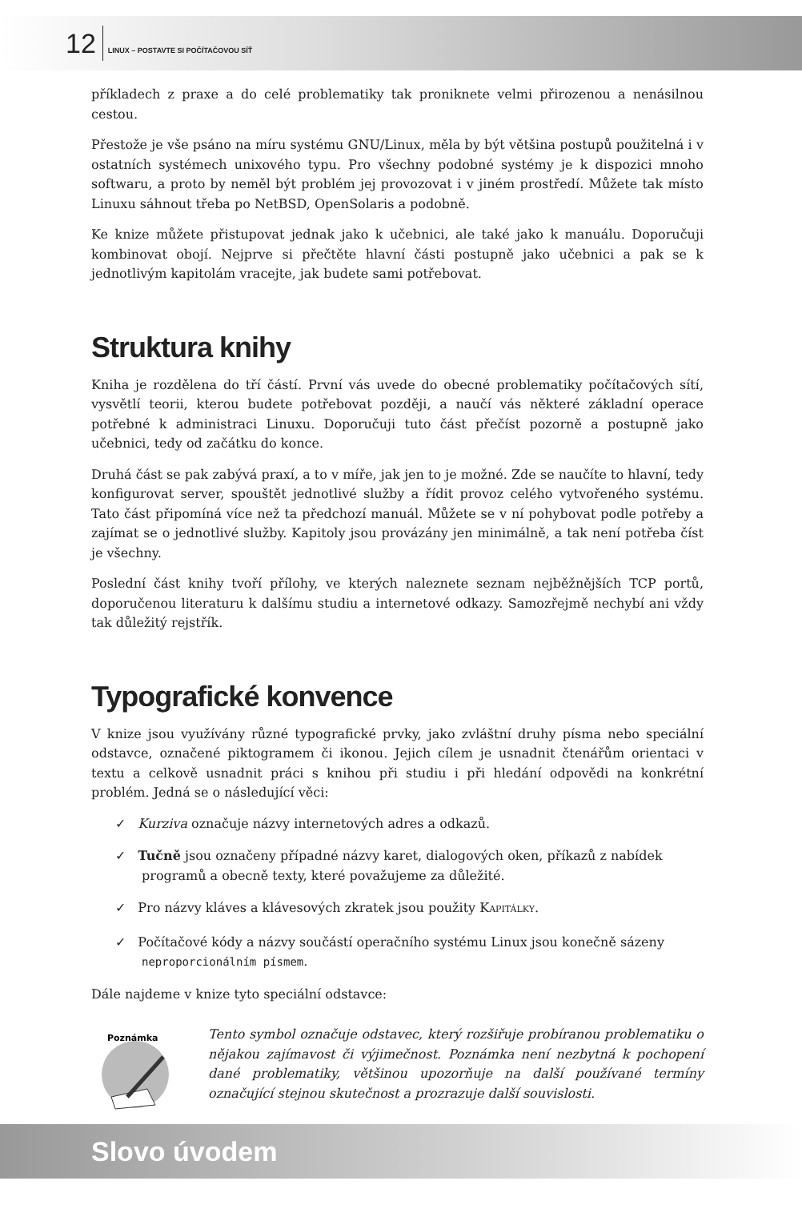12 LINUX – POSTAVTE SI POČÍTAČOVOU SÍŤ
příkladech z praxe a do celé problematiky tak proniknete velmi přirozenou a nenásilnou cestou.
Přestože je vše psáno na míru systému GNU/Linux, měla by být většina postupů použitelná i v ostatních systémech unixového typu. Pro všechny podobné systémy je k dispozici mnoho softwaru, a proto by neměl být problém jej provozovat i v jiném prostředí. Můžete tak místo Linuxu sáhnout třeba po NetBSD, OpenSolaris a podobně.
Ke knize můžete přistupovat jednak jako k učebnici, ale také jako k manuálu. Doporučuji kombinovat obojí. Nejprve si přečtěte hlavní části postupně jako učebnici a pak se k jednotlivým kapitolám vracejte, jak budete sami potřebovat.
Struktura knihy
Kniha je rozdělena do tří částí. První vás uvede do obecné problematiky počítačových sítí, vysvětlí teorii, kterou budete potřebovat později, a naučí vás některé základní operace potřebné k administraci Linuxu. Doporučuji tuto část přečíst pozorně a postupně jako učebnici, tedy od začátku do konce.
Druhá část se pak zabývá praxí, a to v míře, jak jen to je možné. Zde se naučíte to hlavní, tedy konfigurovat server, spouštět jednotlivé služby a řídit provoz celého vytvořeného systému. Tato část připomíná více než ta předchozí manuál. Můžete se v ní pohybovat podle potřeby a zajímat se o jednotlivé služby. Kapitoly jsou provázány jen minimálně, a tak není potřeba číst je všechny.
Poslední část knihy tvoří přílohy, ve kterých naleznete seznam nejběžnějších TCP portů, doporučenou literaturu k dalšímu studiu a internetové odkazy. Samozřejmě nechybí ani vždy tak důležitý rejstřík.
Typografické konvence
V knize jsou využívány různé typografické prvky, jako zvláštní druhy písma nebo speciální odstavce, označené piktogramem či ikonou. Jejich cílem je usnadnit čtenářům orientaci v textu a celkově usnadnit práci s knihou při studiu i při hledání odpovědi na konkrétní problém. Jedná se o následující věci:
✓ Kurziva označuje názvy internetových adres a odkazů.
✓ Tučně jsou označeny případné názvy karet, dialogových oken, příkazů z nabídek programů a obecně texty, které považujeme za důležité.
✓ Pro názvy kláves a klávesových zkratek jsou použity KAPITÁLKY.
✓ Počítačové kódy a názvy součástí operačního systému Linux jsou konečně sázeny neproporcionálním písmem.
Dále najdeme v knize tyto speciální odstavce:
Poznámka
Tento symbol označuje odstavec, který rozšiřuje probíranou problematiku o nějakou zajímavost či výjimečnost. Poznámka není nezbytná k pochopení dané problematiky, většinou upozorňuje na další používané termíny označující stejnou skutečnost a prozrazuje další souvislosti.
Slovo úvodem